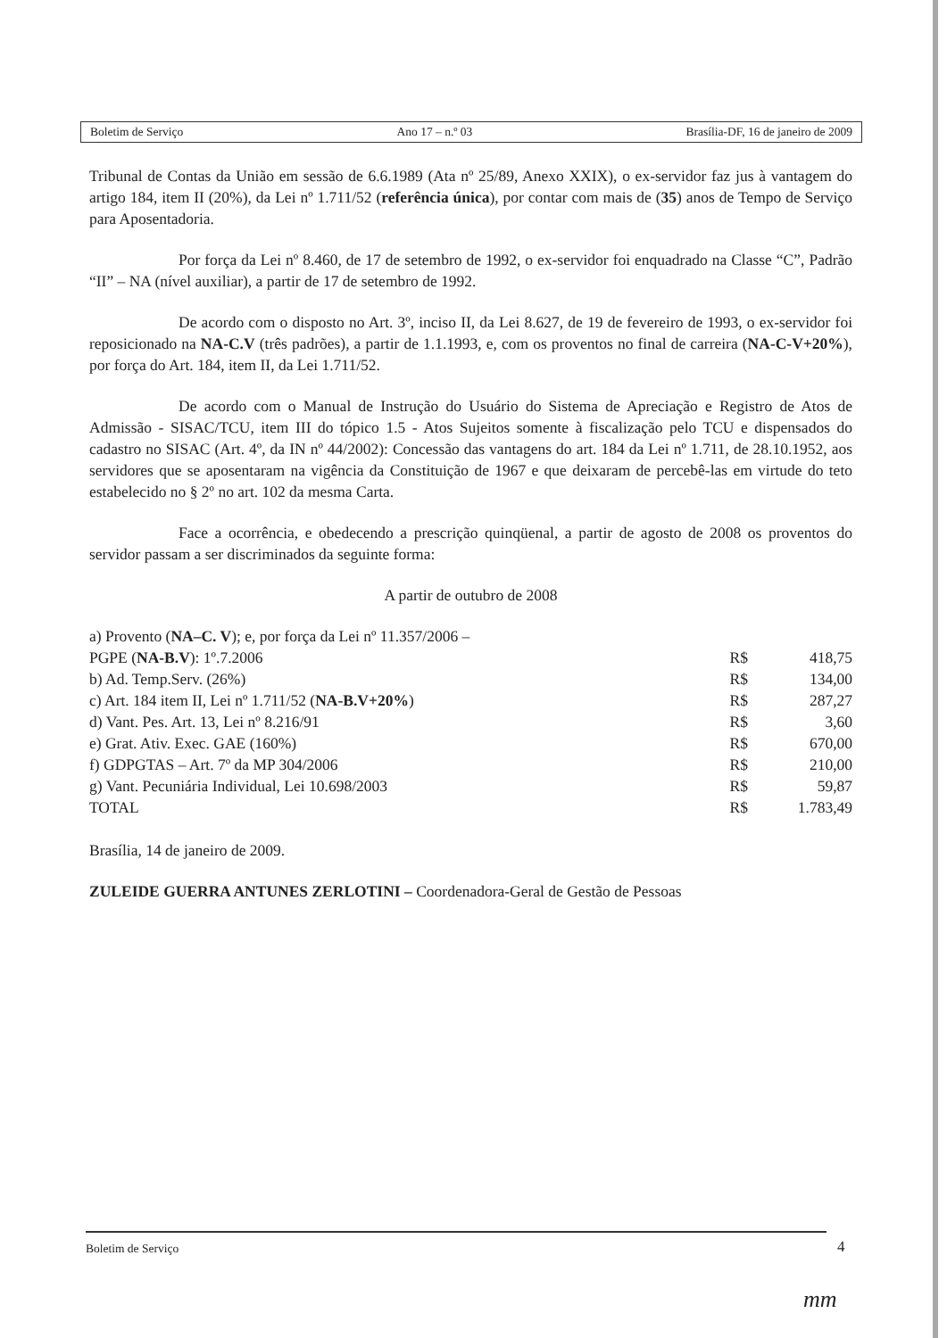Boletim de Serviço Ano 17 – n.º 03 Brasília-DF, 16 de janeiro de 2009
Tribunal de Contas da União em sessão de 6.6.1989 (Ata nº 25/89, Anexo XXIX), o ex-servidor faz jus à vantagem do artigo 184, item II (20%), da Lei nº 1.711/52 (referência única), por contar com mais de (35) anos de Tempo de Serviço para Aposentadoria.
Por força da Lei nº 8.460, de 17 de setembro de 1992, o ex-servidor foi enquadrado na Classe “C”, Padrão “II” – NA (nível auxiliar), a partir de 17 de setembro de 1992.
De acordo com o disposto no Art. 3º, inciso II, da Lei 8.627, de 19 de fevereiro de 1993, o ex-servidor foi reposicionado na NA-C.V (três padrões), a partir de 1.1.1993, e, com os proventos no final de carreira (NA-C-V+20%), por força do Art. 184, item II, da Lei 1.711/52.
De acordo com o Manual de Instrução do Usuário do Sistema de Apreciação e Registro de Atos de Admissão - SISAC/TCU, item III do tópico 1.5 - Atos Sujeitos somente à fiscalização pelo TCU e dispensados do cadastro no SISAC (Art. 4º, da IN nº 44/2002): Concessão das vantagens do art. 184 da Lei nº 1.711, de 28.10.1952, aos servidores que se aposentaram na vigência da Constituição de 1967 e que deixaram de percebê-las em virtude do teto estabelecido no § 2º no art. 102 da mesma Carta.
Face a ocorrência, e obedecendo a prescrição quinqüenal, a partir de agosto de 2008 os proventos do servidor passam a ser discriminados da seguinte forma:
A partir de outubro de 2008
| a) Provento ( NA–C. V ); e, por força da Lei nº 11.357/2006 – PGPE ( NA-B.V ): 1º.7.2006 | R$ | 418,75 |
| b) Ad. Temp.Serv. (26%) | R$ | 134,00 |
| c) Art. 184 item II, Lei nº 1.711/52 ( NA-B.V+20% ) | R$ | 287,27 |
| d) Vant. Pes. Art. 13, Lei nº 8.216/91 | R$ | 3,60 |
| e) Grat. Ativ. Exec. GAE (160%) | R$ | 670,00 |
| f) GDPGTAS – Art. 7º da MP 304/2006 | R$ | 210,00 |
| g) Vant. Pecuniária Individual, Lei 10.698/2003 | R$ | 59,87 |
| TOTAL | R$ | 1.783,49 |
Brasília, 14 de janeiro de 2009.
ZULEIDE GUERRA ANTUNES ZERLOTINI – Coordenadora-Geral de Gestão de Pessoas
Boletim de Serviço 4
mm